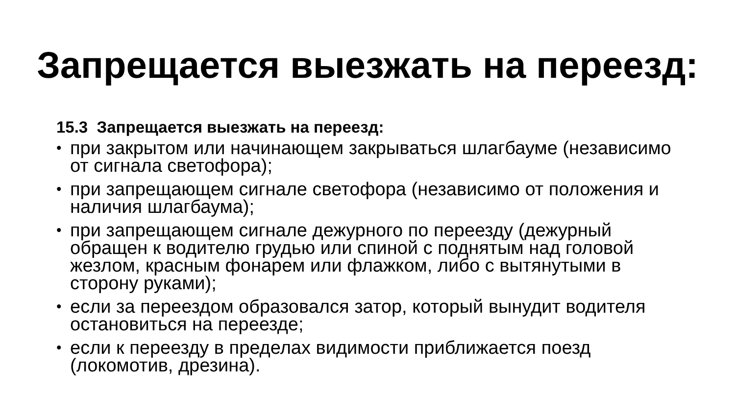Запрещается выезжать на переезд:
15.3 Запрещается выезжать на переезд:
• при закрытом или начинающем закрываться шлагбауме (независимо от сигнала светофора);
• при запрещающем сигнале светофора (независимо от положения и наличия шлагбаума);
• при запрещающем сигнале дежурного по переезду (дежурный обращен к водителю грудью или спиной с поднятым над головой жезлом, красным фонарем или флажком, либо с вытянутыми в сторону руками);
• если за переездом образовался затор, который вынудит водителя остановиться на переезде;
• если к переезду в пределах видимости приближается поезд (локомотив, дрезина).